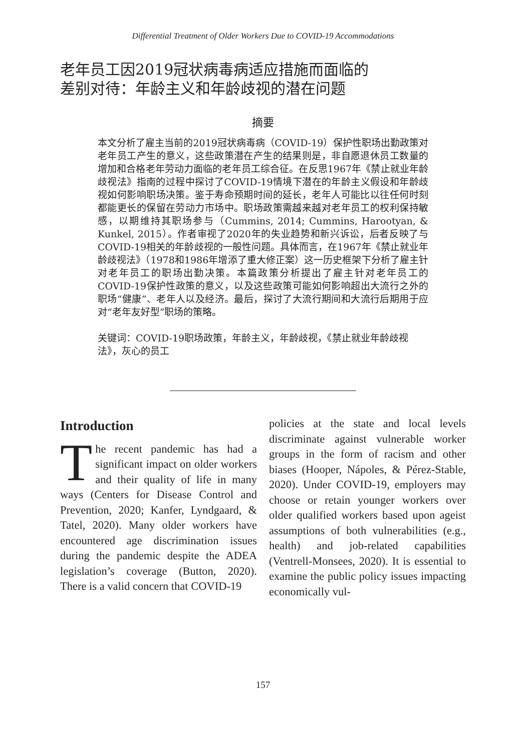Differential Treatment of Older Workers Due to COVID-19 Accommodations
老年员工因2019冠状病毒病适应措施而面临的
差别对待：年龄主义和年龄歧视的潜在问题
摘要
本文分析了雇主当前的2019冠状病毒病（COVID-19）保护性职场出勤政策对老年员工产生的意义，这些政策潜在产生的结果则是，非自愿退休员工数量的增加和合格老年劳动力面临的老年员工综合征。在反思1967年《禁止就业年龄歧视法》指南的过程中探讨了COVID-19情境下潜在的年龄主义假设和年龄歧视如何影响职场决策。鉴于寿命预期时间的延长，老年人可能比以往任何时刻都能更长的保留在劳动力市场中。职场政策需越来越对老年员工的权利保持敏感，以期维持其职场参与（Cummins, 2014; Cummins, Harootyan, & Kunkel, 2015）。作者审视了2020年的失业趋势和新兴诉讼，后者反映了与COVID-19相关的年龄歧视的一般性问题。具体而言，在1967年《禁止就业年龄歧视法》（1978和1986年增添了重大修正案）这一历史框架下分析了雇主针对老年员工的职场出勤决策。本篇政策分析提出了雇主针对老年员工的COVID-19保护性政策的意义，以及这些政策可能如何影响超出大流行之外的职场“健康”、老年人以及经济。最后，探讨了大流行期间和大流行后期用于应对“老年友好型”职场的策略。
关键词：COVID-19职场政策，年龄主义，年龄歧视，《禁止就业年龄歧视法》，灰心的员工
Introduction
The recent pandemic has had a significant impact on older workers and their quality of life in many ways (Centers for Disease Control and Prevention, 2020; Kanfer, Lyndgaard, & Tatel, 2020). Many older workers have encountered age discrimination issues during the pandemic despite the ADEA legislation’s coverage (Button, 2020). There is a valid concern that COVID-19
policies at the state and local levels discriminate against vulnerable worker groups in the form of racism and other biases (Hooper, Nápoles, & Pérez-Stable, 2020). Under COVID-19, employers may choose or retain younger workers over older qualified workers based upon ageist assumptions of both vulnerabilities (e.g., health) and job-related capabilities (Ventrell-Monsees, 2020). It is essential to examine the public policy issues impacting economically vul-
157